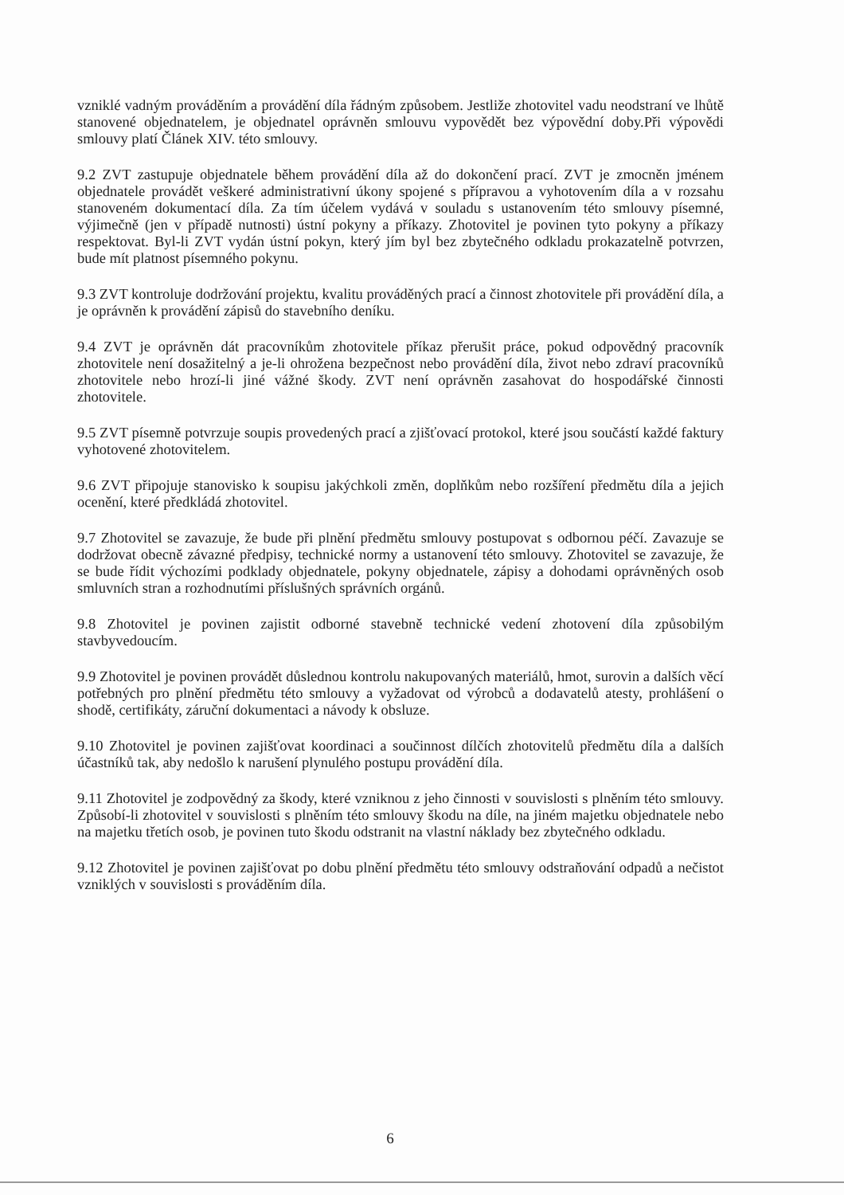vzniklé vadným prováděním a provádění díla řádným způsobem. Jestliže zhotovitel vadu neodstraní ve lhůtě stanovené objednatelem, je objednatel oprávněn smlouvu vypovědět bez výpovědní doby.Při výpovědi smlouvy platí Článek XIV. této smlouvy.
9.2 ZVT zastupuje objednatele během provádění díla až do dokončení prací. ZVT je zmocněn jménem objednatele provádět veškeré administrativní úkony spojené s přípravou a vyhotovením díla a v rozsahu stanoveném dokumentací díla. Za tím účelem vydává v souladu s ustanovením této smlouvy písemné, výjimečně (jen v případě nutnosti) ústní pokyny a příkazy. Zhotovitel je povinen tyto pokyny a příkazy respektovat. Byl-li ZVT vydán ústní pokyn, který jím byl bez zbytečného odkladu prokazatelně potvrzen, bude mít platnost písemného pokynu.
9.3 ZVT kontroluje dodržování projektu, kvalitu prováděných prací a činnost zhotovitele při provádění díla, a je oprávněn k provádění zápisů do stavebního deníku.
9.4 ZVT je oprávněn dát pracovníkům zhotovitele příkaz přerušit práce, pokud odpovědný pracovník zhotovitele není dosažitelný a je-li ohrožena bezpečnost nebo provádění díla, život nebo zdraví pracovníků zhotovitele nebo hrozí-li jiné vážné škody. ZVT není oprávněn zasahovat do hospodářské činnosti zhotovitele.
9.5 ZVT písemně potvrzuje soupis provedených prací a zjišťovací protokol, které jsou součástí každé faktury vyhotovené zhotovitelem.
9.6 ZVT připojuje stanovisko k soupisu jakýchkoli změn, doplňkům nebo rozšíření předmětu díla a jejich ocenění, které předkládá zhotovitel.
9.7 Zhotovitel se zavazuje, že bude při plnění předmětu smlouvy postupovat s odbornou péčí. Zavazuje se dodržovat obecně závazné předpisy, technické normy a ustanovení této smlouvy. Zhotovitel se zavazuje, že se bude řídit výchozími podklady objednatele, pokyny objednatele, zápisy a dohodami oprávněných osob smluvních stran a rozhodnutími příslušných správních orgánů.
9.8 Zhotovitel je povinen zajistit odborné stavebně technické vedení zhotovení díla způsobilým stavbyvedoucím.
9.9 Zhotovitel je povinen provádět důslednou kontrolu nakupovaných materiálů, hmot, surovin a dalších věcí potřebných pro plnění předmětu této smlouvy a vyžadovat od výrobců a dodavatelů atesty, prohlášení o shodě, certifikáty, záruční dokumentaci a návody k obsluze.
9.10 Zhotovitel je povinen zajišťovat koordinaci a součinnost dílčích zhotovitelů předmětu díla a dalších účastníků tak, aby nedošlo k narušení plynulého postupu provádění díla.
9.11 Zhotovitel je zodpovědný za škody, které vzniknou z jeho činnosti v souvislosti s plněním této smlouvy. Způsobí-li zhotovitel v souvislosti s plněním této smlouvy škodu na díle, na jiném majetku objednatele nebo na majetku třetích osob, je povinen tuto škodu odstranit na vlastní náklady bez zbytečného odkladu.
9.12 Zhotovitel je povinen zajišťovat po dobu plnění předmětu této smlouvy odstraňování odpadů a nečistot vzniklých v souvislosti s prováděním díla.
6